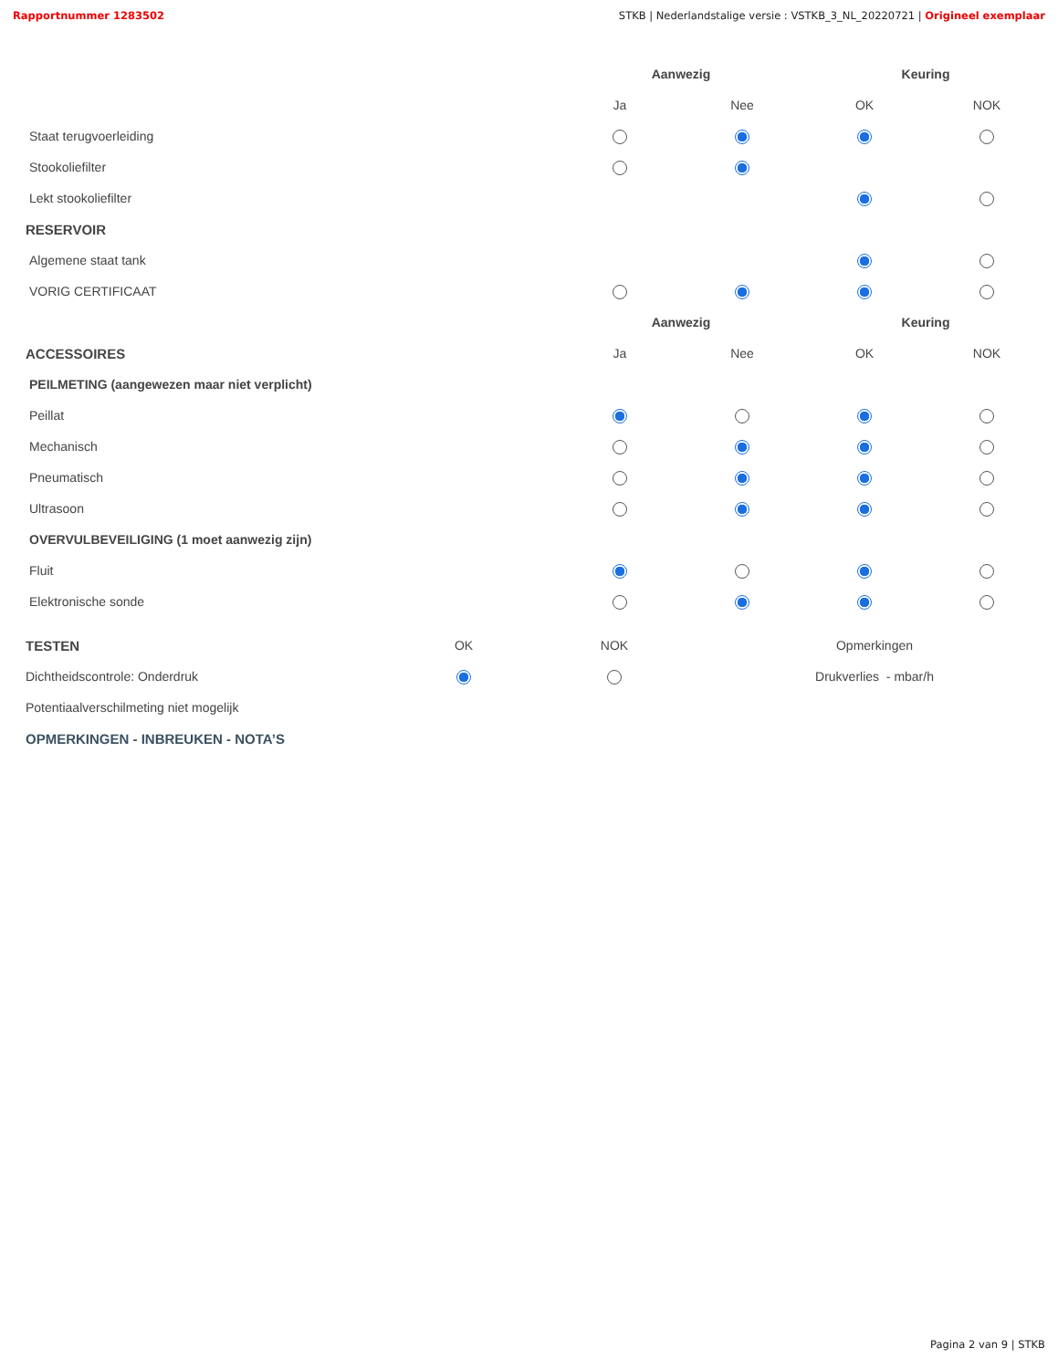Rapportnummer 1283502 STKB | Nederlandstalige versie : VSTKB_3_NL_20220721 | Origineel exemplaar
| | Aanwezig | | Keuring | |
| | Ja | Nee | OK | NOK |
| Staat terugvoerleiding | | | | |
| Stookoliefilter | | | | |
| Lekt stookoliefilter | | | | |
| RESERVOIR | | | | |
| Algemene staat tank | | | | |
| VORIG CERTIFICAAT | | | | |
| | Aanwezig | | Keuring | |
| ACCESSOIRES | Ja | Nee | OK | NOK |
| PEILMETING (aangewezen maar niet verplicht) | | | | |
| Peillat | | | | |
| Mechanisch | | | | |
| Pneumatisch | | | | |
| Ultrasoon | | | | |
| OVERVULBEVEILIGING (1 moet aanwezig zijn) | | | | |
| Fluit | | | | |
| Elektronische sonde | | | | |
| TESTEN | OK | NOK | Opmerkingen |
| Dichtheidscontrole: Onderdruk | | | Drukverlies - mbar/h |
| Potentiaalverschilmeting niet mogelijk | | | |
| OPMERKINGEN - INBREUKEN - NOTA’S | | | |
Pagina 2 van 9 | STKB